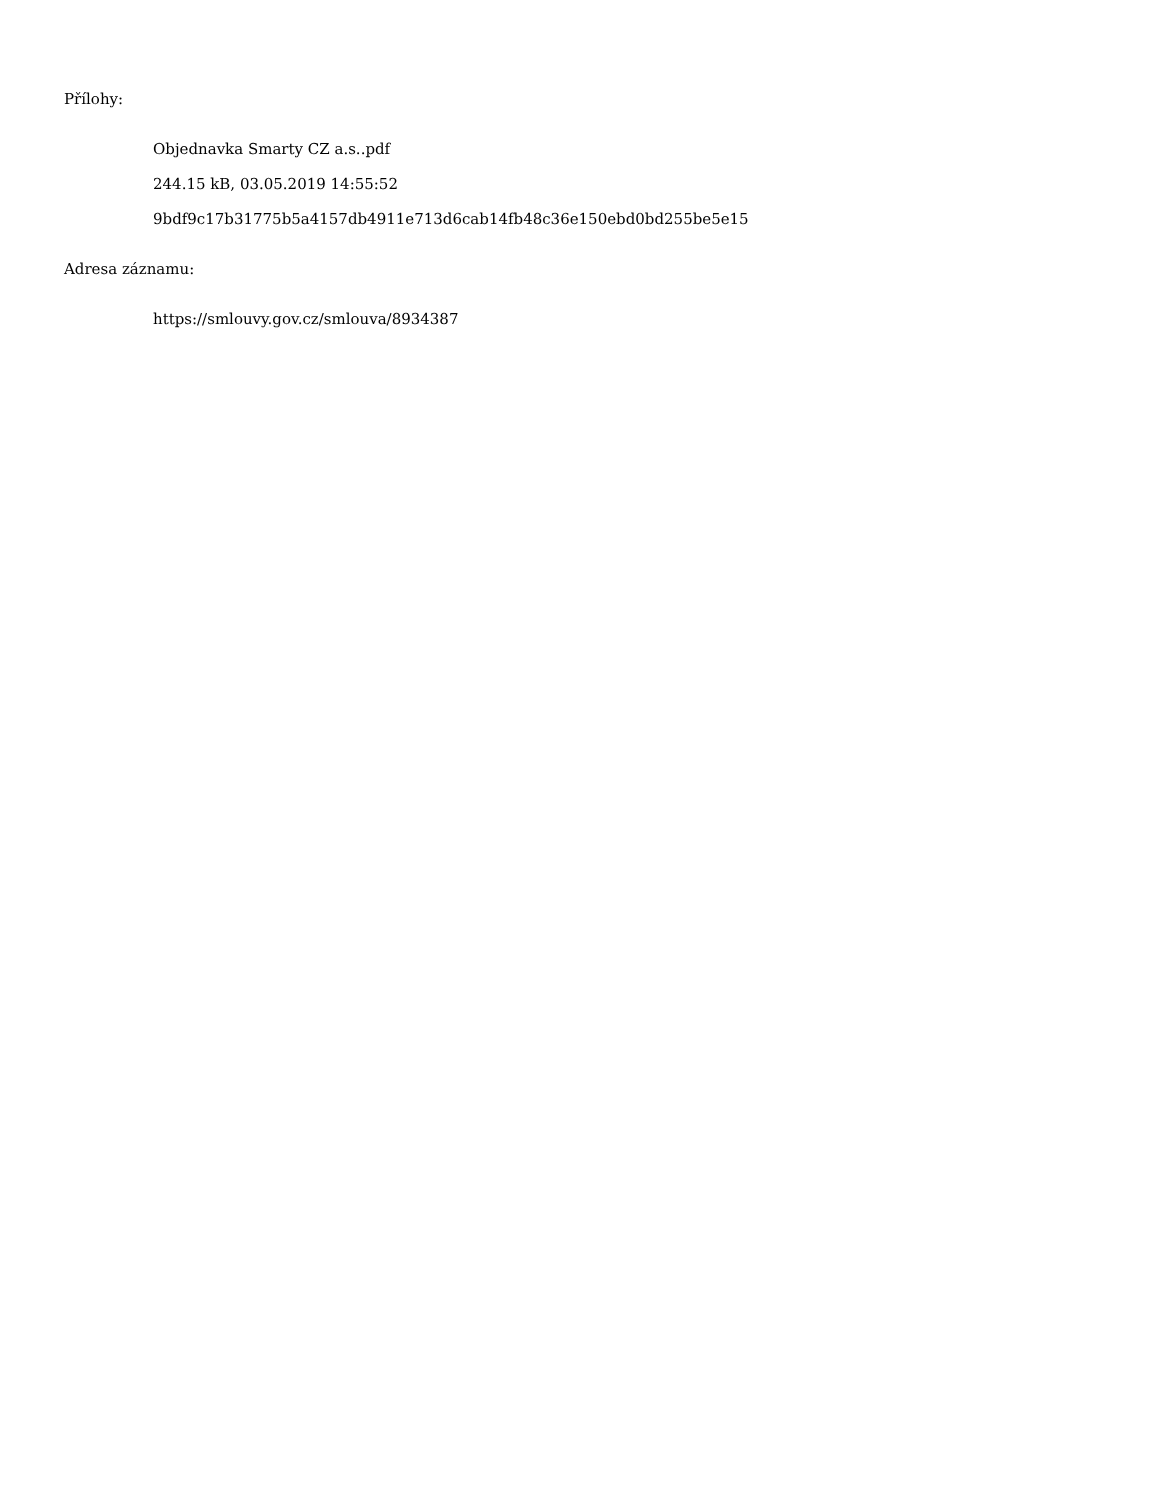Přílohy:
Objednavka Smarty CZ a.s..pdf
244.15 kB, 03.05.2019 14:55:52
9bdf9c17b31775b5a4157db4911e713d6cab14fb48c36e150ebd0bd255be5e15
Adresa záznamu:
https://smlouvy.gov.cz/smlouva/8934387